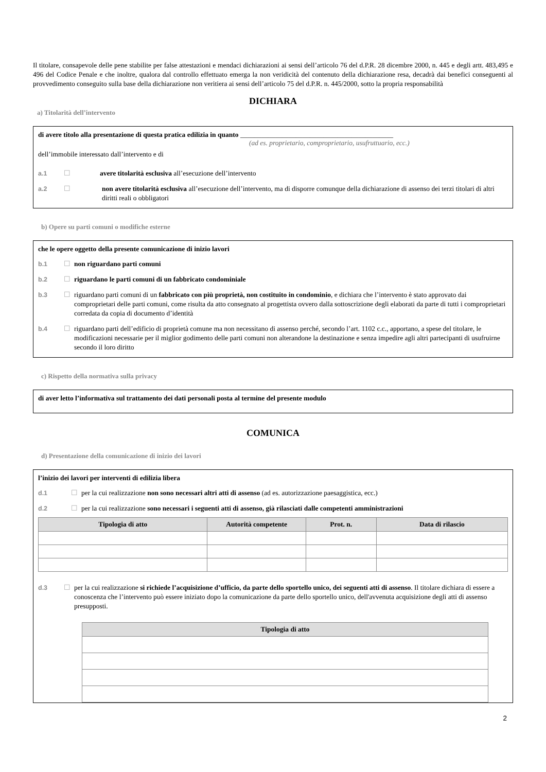Il titolare, consapevole delle pene stabilite per false attestazioni e mendaci dichiarazioni ai sensi dell’articolo 76 del d.P.R. 28 dicembre 2000, n. 445 e degli artt. 483,495 e 496 del Codice Penale e che inoltre, qualora dal controllo effettuato emerga la non veridicità del contenuto della dichiarazione resa, decadrà dai benefici conseguenti al provvedimento conseguito sulla base della dichiarazione non veritiera ai sensi dell’articolo 75 del d.P.R. n. 445/2000, sotto la propria responsabilità
DICHIARA
a) Titolarità dell’intervento
di avere titolo alla presentazione di questa pratica edilizia in quanto ____________________________________________
(ad es. proprietario, comproprietario, usufruttuario, ecc.)
dell’immobile interessato dall’intervento e di
a.1 ☐ avere titolarità esclusiva all’esecuzione dell’intervento
a.2 ☐ non avere titolarità esclusiva all’esecuzione dell’intervento, ma di disporre comunque della dichiarazione di assenso dei terzi titolari di altri diritti reali o obbligatori
b) Opere su parti comuni o modifiche esterne
che le opere oggetto della presente comunicazione di inizio lavori
b.1 ☐ non riguardano parti comuni
b.2 ☐ riguardano le parti comuni di un fabbricato condominiale
b.3 ☐ riguardano parti comuni di un fabbricato con più proprietà, non costituito in condominio, e dichiara che l’intervento è stato approvato dai comproprietari delle parti comuni, come risulta da atto consegnato al progettista ovvero dalla sottoscrizione degli elaborati da parte di tutti i comproprietari corredata da copia di documento d’identità
b.4 ☐ riguardano parti dell’edificio di proprietà comune ma non necessitano di assenso perché, secondo l’art. 1102 c.c., apportano, a spese del titolare, le modificazioni necessarie per il miglior godimento delle parti comuni non alterandone la destinazione e senza impedire agli altri partecipanti di usufruirne secondo il loro diritto
c) Rispetto della normativa sulla privacy
di aver letto l’informativa sul trattamento dei dati personali posta al termine del presente modulo
COMUNICA
d) Presentazione della comunicazione di inizio dei lavori
l’inizio dei lavori per interventi di edilizia libera
d.1 ☐ per la cui realizzazione non sono necessari altri atti di assenso (ad es. autorizzazione paesaggistica, ecc.)
d.2 ☐ per la cui realizzazione sono necessari i seguenti atti di assenso, già rilasciati dalle competenti amministrazioni
| Tipologia di atto | Autorità competente | Prot. n. | Data di rilascio |
| --- | --- | --- | --- |
d.3 ☐ per la cui realizzazione si richiede l’acquisizione d’ufficio, da parte dello sportello unico, dei seguenti atti di assenso. Il titolare dichiara di essere a conoscenza che l’intervento può essere iniziato dopo la comunicazione da parte dello sportello unico, dell'avvenuta acquisizione degli atti di assenso presupposti.
| Tipologia di atto |
| --- |
2